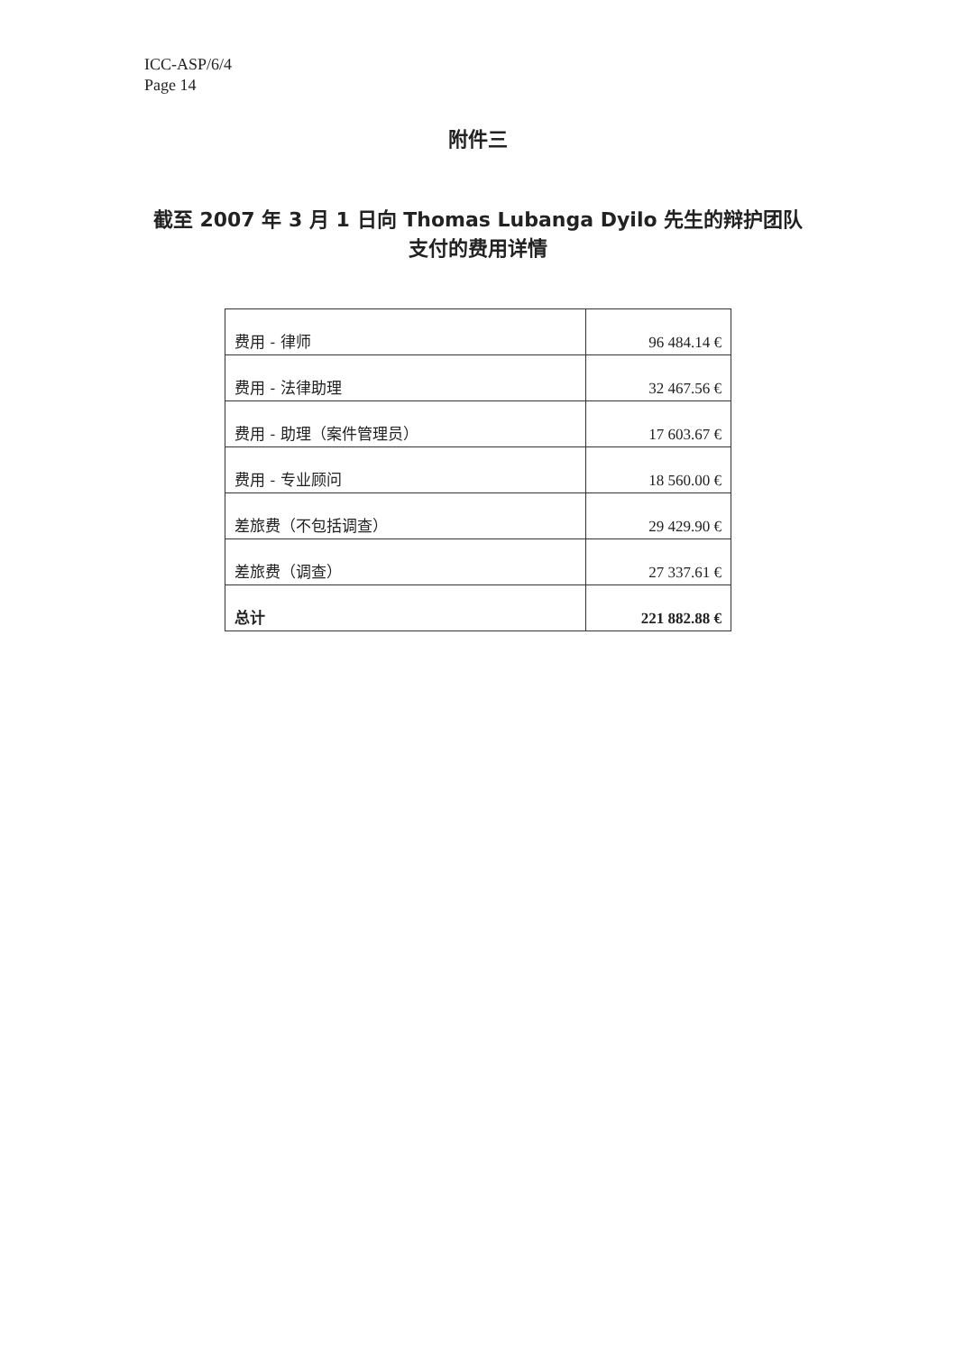ICC-ASP/6/4
Page 14
附件三
截至 2007 年 3 月 1 日向 Thomas Lubanga Dyilo 先生的辩护团队
支付的费用详情
| 费用 - 律师 | 96 484.14 € |
| 费用 - 法律助理 | 32 467.56 € |
| 费用 - 助理（案件管理员） | 17 603.67 € |
| 费用 - 专业顾问 | 18 560.00 € |
| 差旅费（不包括调查） | 29 429.90 € |
| 差旅费（调查） | 27 337.61 € |
| 总计 | 221 882.88 € |